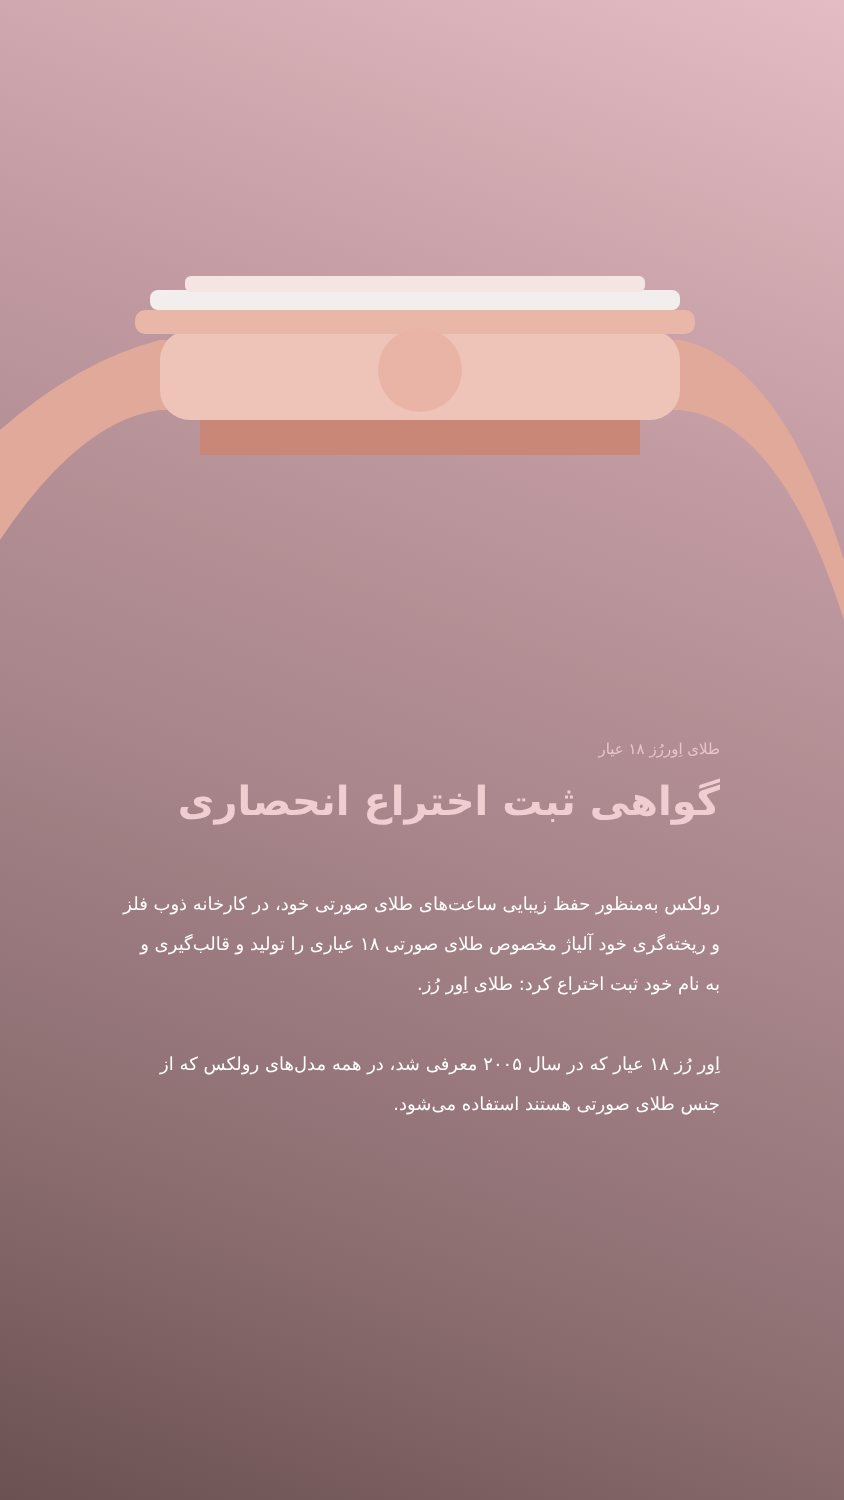طلای اِوررُز ۱۸ عیار
گواهی ثبت اختراع انحصاری
رولکس به‌منظور حفظ زیبایی ساعت‌های طلای صورتی خود، در کارخانه ذوب فلز و ریخته‌گری خود آلیاژ مخصوص طلای صورتی ۱۸ عیاری را تولید و قالب‌گیری و به نام خود ثبت اختراع کرد: طلای اِور رُز.
اِور رُز ۱۸ عیار که در سال ۲۰۰۵ معرفی شد، در همه مدل‌های رولکس که از جنس طلای صورتی هستند استفاده می‌شود.